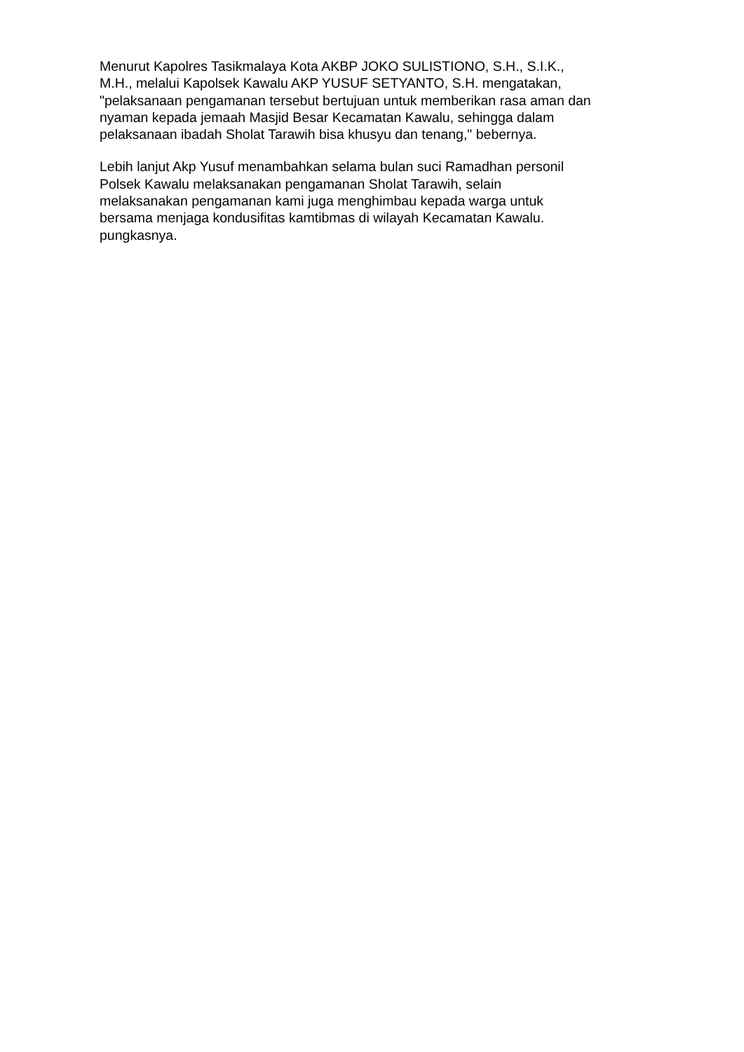Menurut Kapolres Tasikmalaya Kota AKBP JOKO SULISTIONO, S.H., S.I.K., M.H., melalui Kapolsek Kawalu AKP YUSUF SETYANTO, S.H. mengatakan, "pelaksanaan pengamanan tersebut bertujuan untuk memberikan rasa aman dan nyaman kepada jemaah Masjid Besar Kecamatan Kawalu, sehingga dalam pelaksanaan ibadah Sholat Tarawih bisa khusyu dan tenang," bebernya.
Lebih lanjut Akp Yusuf menambahkan selama bulan suci Ramadhan personil Polsek Kawalu melaksanakan pengamanan Sholat Tarawih, selain melaksanakan pengamanan kami juga menghimbau kepada warga untuk bersama menjaga kondusifitas kamtibmas di wilayah Kecamatan Kawalu. pungkasnya.